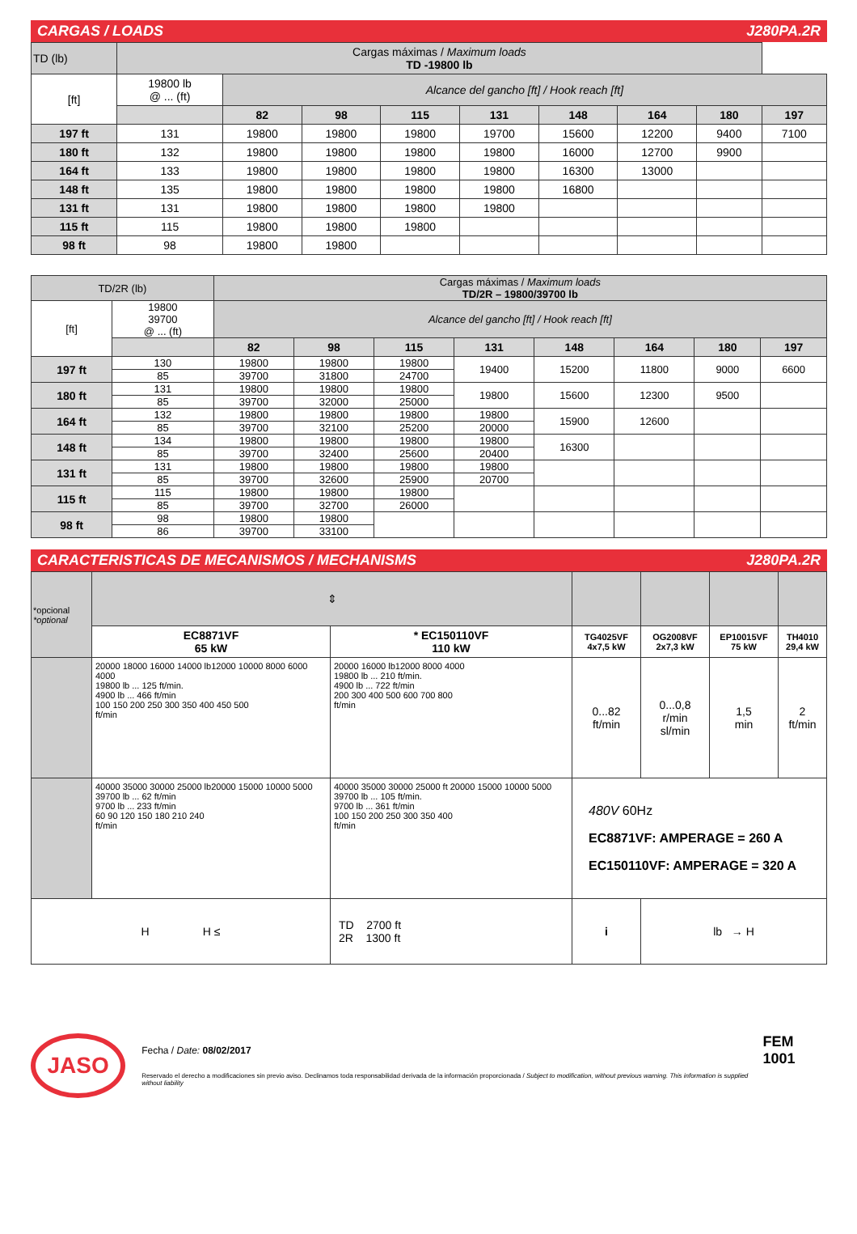CARGAS / LOADS J280PA.2R
| TD (lb) | Cargas máximas / Maximum loads TD -19800 lb | | | | | | | | |
| [ft] | 19800 lb @ ... (ft) | Alcance del gancho [ft] / Hook reach [ft] | | | | | | | |
| | | 82 | 98 | 115 | 131 | 148 | 164 | 180 | 197 |
| 197 ft | 131 | 19800 | 19800 | 19800 | 19700 | 15600 | 12200 | 9400 | 7100 |
| 180 ft | 132 | 19800 | 19800 | 19800 | 19800 | 16000 | 12700 | 9900 | |
| 164 ft | 133 | 19800 | 19800 | 19800 | 19800 | 16300 | 13000 | | |
| 148 ft | 135 | 19800 | 19800 | 19800 | 19800 | 16800 | | | |
| 131 ft | 131 | 19800 | 19800 | 19800 | 19800 | | | | |
| 115 ft | 115 | 19800 | 19800 | 19800 | | | | | |
| 98 ft | 98 | 19800 | 19800 | | | | | | |
| TD/2R (lb) | | Cargas máximas / Maximum loads TD/2R – 19800/39700 lb | | | | | | | |
| [ft] | 19800 39700 @ ... (ft) | Alcance del gancho [ft] / Hook reach [ft] | | | | | | | |
| | | 82 | 98 | 115 | 131 | 148 | 164 | 180 | 197 |
| 197 ft | 130 | 19800 | 19800 | 19800 | 19400 | 15200 | 11800 | 9000 | 6600 |
| | 85 | 39700 | 31800 | 24700 | | | | | |
| 180 ft | 131 | 19800 | 19800 | 19800 | 19800 | 15600 | 12300 | 9500 | |
| | 85 | 39700 | 32000 | 25000 | | | | | |
| 164 ft | 132 | 19800 | 19800 | 19800 | 19800 | 15900 | 12600 | | |
| | 85 | 39700 | 32100 | 25200 | 20000 | | | | |
| 148 ft | 134 | 19800 | 19800 | 19800 | 19800 | 16300 | | | |
| | 85 | 39700 | 32400 | 25600 | 20400 | | | | |
| 131 ft | 131 | 19800 | 19800 | 19800 | 19800 | | | | |
| | 85 | 39700 | 32600 | 25900 | 20700 | | | | |
| 115 ft | 115 | 19800 | 19800 | 19800 | | | | | |
| | 85 | 39700 | 32700 | 26000 | | | | | |
| 98 ft | 98 | 19800 | 19800 | | | | | | |
| | 86 | 39700 | 33100 | | | | | | |
CARACTERISTICAS DE MECANISMOS / MECHANISMS J280PA.2R
| *opcional *optional | ⇕ | | | | | |
| | EC8871VF 65 kW | * EC150110VF 110 kW | TG4025VF 4x7,5 kW | OG2008VF 2x7,3 kW | EP10015VF 75 kW | TH4010 29,4 kW |
| | 20000 18000 16000 14000 lb12000 10000 8000 6000 4000 19800 lb ... 125 ft/min. 4900 lb ... 466 ft/min 100 150 200 250 300 350 400 450 500 ft/min | 20000 16000 lb12000 8000 4000 19800 lb ... 210 ft/min. 4900 lb ... 722 ft/min 200 300 400 500 600 700 800 ft/min | 0...82 ft/min | 0...0,8 r/min sl/min | 1,5 min | 2 ft/min |
| | 40000 35000 30000 25000 lb20000 15000 10000 5000 39700 lb ... 62 ft/min 9700 lb ... 233 ft/min 60 90 120 150 180 210 240 ft/min | 40000 35000 30000 25000 ft 20000 15000 10000 5000 39700 lb ... 105 ft/min. 9700 lb ... 361 ft/min 100 150 200 250 300 350 400 ft/min | 480V 60Hz EC8871VF: AMPERAGE = 260 A EC150110VF: AMPERAGE = 320 A | | | |
| H H ≤ | | TD 2700 ft 2R 1300 ft | i | lb → H | | |
JASO
Fecha / Date: 08/02/2017
Reservado el derecho a modificaciones sin previo aviso. Declinamos toda responsabilidad derivada de la información proporcionada / Subject to modification, without previous warning. This information is supplied without liability
FEM 1001